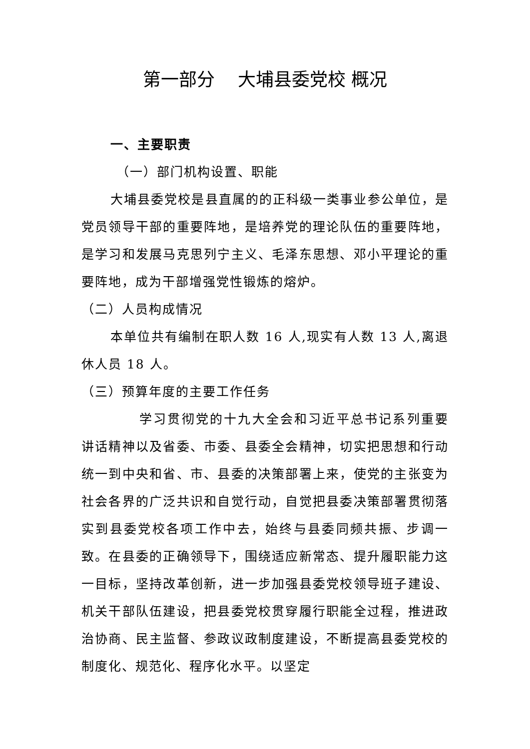第一部分 大埔县委党校 概况
一、主要职责
（一）部门机构设置、职能
大埔县委党校是县直属的的正科级一类事业参公单位，是党员领导干部的重要阵地，是培养党的理论队伍的重要阵地，是学习和发展马克思列宁主义、毛泽东思想、邓小平理论的重要阵地，成为干部增强党性锻炼的熔炉。
（二）人员构成情况
本单位共有编制在职人数 16 人,现实有人数 13 人,离退休人员 18 人。
（三）预算年度的主要工作任务
学习贯彻党的十九大全会和习近平总书记系列重要讲话精神以及省委、市委、县委全会精神，切实把思想和行动统一到中央和省、市、县委的决策部署上来，使党的主张变为社会各界的广泛共识和自觉行动，自觉把县委决策部署贯彻落实到县委党校各项工作中去，始终与县委同频共振、步调一致。在县委的正确领导下，围绕适应新常态、提升履职能力这一目标，坚持改革创新，进一步加强县委党校领导班子建设、机关干部队伍建设，把县委党校贯穿履行职能全过程，推进政治协商、民主监督、参政议政制度建设，不断提高县委党校的制度化、规范化、程序化水平。以坚定